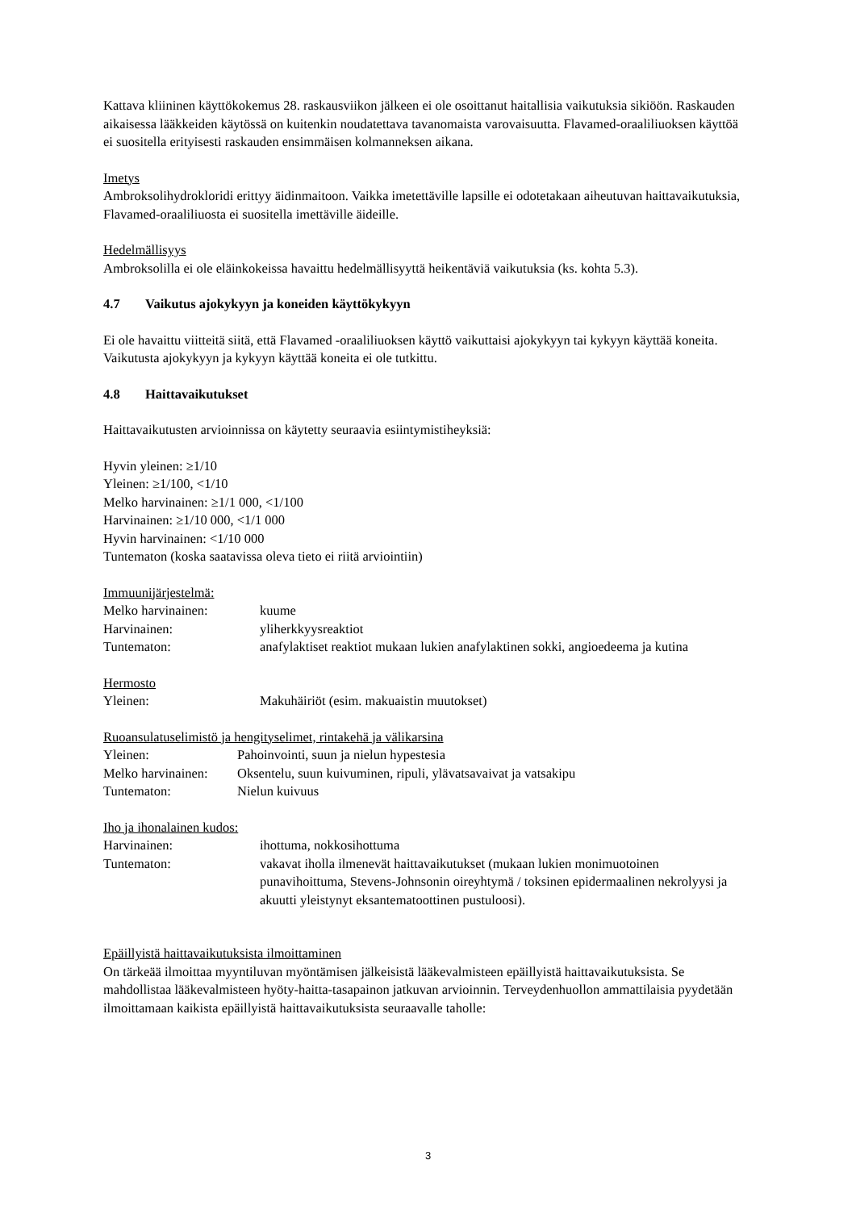Kattava kliininen käyttökokemus 28. raskausviikon jälkeen ei ole osoittanut haitallisia vaikutuksia sikiöön. Raskauden aikaisessa lääkkeiden käytössä on kuitenkin noudatettava tavanomaista varovaisuutta. Flavamed-oraaliliuoksen käyttöä ei suositella erityisesti raskauden ensimmäisen kolmanneksen aikana.
Imetys
Ambroksolihydrokloridi erittyy äidinmaitoon. Vaikka imetettäville lapsille ei odotetakaan aiheutuvan haittavaikutuksia, Flavamed-oraaliliuosta ei suositella imettäville äideille.
Hedelmällisyys
Ambroksolilla ei ole eläinkokeissa havaittu hedelmällisyyttä heikentäviä vaikutuksia (ks. kohta 5.3).
4.7 Vaikutus ajokykyyn ja koneiden käyttökykyyn
Ei ole havaittu viitteitä siitä, että Flavamed -oraaliliuoksen käyttö vaikuttaisi ajokykyyn tai kykyyn käyttää koneita.
Vaikutusta ajokykyyn ja kykyyn käyttää koneita ei ole tutkittu.
4.8 Haittavaikutukset
Haittavaikutusten arvioinnissa on käytetty seuraavia esiintymistiheyksiä:
Hyvin yleinen: ≥1/10
Yleinen: ≥1/100, <1/10
Melko harvinainen: ≥1/1 000, <1/100
Harvinainen: ≥1/10 000, <1/1 000
Hyvin harvinainen: <1/10 000
Tuntematon (koska saatavissa oleva tieto ei riitä arviointiin)
Immuunijärjestelmä:
| Melko harvinainen: | kuume |
| Harvinainen: | yliherkkyysreaktiot |
| Tuntematon: | anafylaktiset reaktiot mukaan lukien anafylaktinen sokki, angioedeema ja kutina |
Hermosto
| Yleinen: | Makuhäiriöt (esim. makuaistin muutokset) |
Ruoansulatuselimistö ja hengityselimet, rintakehä ja välikarsina
| Yleinen: | Pahoinvointi, suun ja nielun hypestesia |
| Melko harvinainen: | Oksentelu, suun kuivuminen, ripuli, ylävatsavaivat ja vatsakipu |
| Tuntematon: | Nielun kuivuus |
Iho ja ihonalainen kudos:
| Harvinainen: | ihottuma, nokkosihottuma |
| Tuntematon: | vakavat iholla ilmenevät haittavaikutukset (mukaan lukien monimuotoinen punavihoittuma, Stevens-Johnsonin oireyhtymä / toksinen epidermaalinen nekrolyysi ja akuutti yleistynyt eksantematoottinen pustuloosi). |
Epäillyistä haittavaikutuksista ilmoittaminen
On tärkeää ilmoittaa myyntiluvan myöntämisen jälkeisistä lääkevalmisteen epäillyistä haittavaikutuksista. Se mahdollistaa lääkevalmisteen hyöty-haitta-tasapainon jatkuvan arvioinnin. Terveydenhuollon ammattilaisia pyydetään ilmoittamaan kaikista epäillyistä haittavaikutuksista seuraavalle taholle:
3